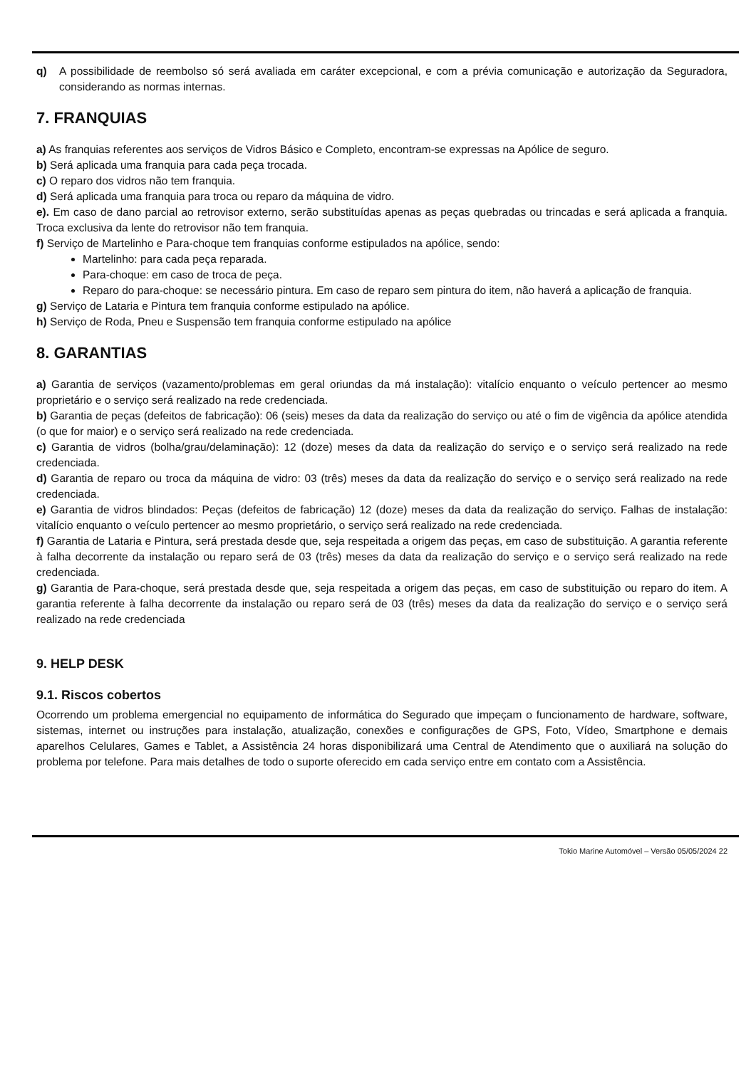q) A possibilidade de reembolso só será avaliada em caráter excepcional, e com a prévia comunicação e autorização da Seguradora, considerando as normas internas.
7. FRANQUIAS
a) As franquias referentes aos serviços de Vidros Básico e Completo, encontram-se expressas na Apólice de seguro.
b) Será aplicada uma franquia para cada peça trocada.
c) O reparo dos vidros não tem franquia.
d) Será aplicada uma franquia para troca ou reparo da máquina de vidro.
e). Em caso de dano parcial ao retrovisor externo, serão substituídas apenas as peças quebradas ou trincadas e será aplicada a franquia. Troca exclusiva da lente do retrovisor não tem franquia.
f) Serviço de Martelinho e Para-choque tem franquias conforme estipulados na apólice, sendo:
Martelinho: para cada peça reparada.
Para-choque: em caso de troca de peça.
Reparo do para-choque: se necessário pintura. Em caso de reparo sem pintura do item, não haverá a aplicação de franquia.
g) Serviço de Lataria e Pintura tem franquia conforme estipulado na apólice.
h) Serviço de Roda, Pneu e Suspensão tem franquia conforme estipulado na apólice
8. GARANTIAS
a) Garantia de serviços (vazamento/problemas em geral oriundas da má instalação): vitalício enquanto o veículo pertencer ao mesmo proprietário e o serviço será realizado na rede credenciada.
b) Garantia de peças (defeitos de fabricação): 06 (seis) meses da data da realização do serviço ou até o fim de vigência da apólice atendida (o que for maior) e o serviço será realizado na rede credenciada.
c) Garantia de vidros (bolha/grau/delaminação): 12 (doze) meses da data da realização do serviço e o serviço será realizado na rede credenciada.
d) Garantia de reparo ou troca da máquina de vidro: 03 (três) meses da data da realização do serviço e o serviço será realizado na rede credenciada.
e) Garantia de vidros blindados: Peças (defeitos de fabricação) 12 (doze) meses da data da realização do serviço. Falhas de instalação: vitalício enquanto o veículo pertencer ao mesmo proprietário, o serviço será realizado na rede credenciada.
f) Garantia de Lataria e Pintura, será prestada desde que, seja respeitada a origem das peças, em caso de substituição. A garantia referente à falha decorrente da instalação ou reparo será de 03 (três) meses da data da realização do serviço e o serviço será realizado na rede credenciada.
g) Garantia de Para-choque, será prestada desde que, seja respeitada a origem das peças, em caso de substituição ou reparo do item. A garantia referente à falha decorrente da instalação ou reparo será de 03 (três) meses da data da realização do serviço e o serviço será realizado na rede credenciada
9. HELP DESK
9.1. Riscos cobertos
Ocorrendo um problema emergencial no equipamento de informática do Segurado que impeçam o funcionamento de hardware, software, sistemas, internet ou instruções para instalação, atualização, conexões e configurações de GPS, Foto, Vídeo, Smartphone e demais aparelhos Celulares, Games e Tablet, a Assistência 24 horas disponibilizará uma Central de Atendimento que o auxiliará na solução do problema por telefone. Para mais detalhes de todo o suporte oferecido em cada serviço entre em contato com a Assistência.
Tokio Marine Automóvel – Versão 05/05/2024 22